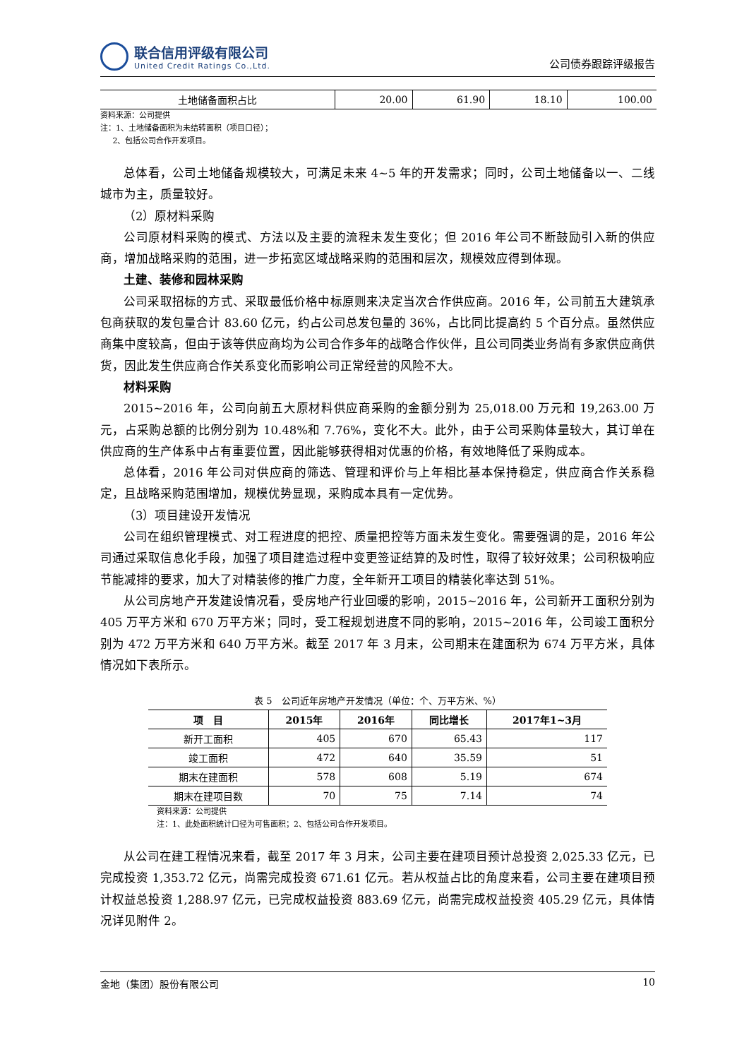联合信用评级有限公司
United Credit Ratings Co.,Ltd.
公司债券跟踪评级报告
| 土地储备面积占比 | 20.00 | 61.90 | 18.10 | 100.00 |
资料来源：公司提供
注：1、土地储备面积为未结转面积（项目口径）；
2、包括公司合作开发项目。
总体看，公司土地储备规模较大，可满足未来 4~5 年的开发需求；同时，公司土地储备以一、二线城市为主，质量较好。
（2）原材料采购
公司原材料采购的模式、方法以及主要的流程未发生变化；但 2016 年公司不断鼓励引入新的供应商，增加战略采购的范围，进一步拓宽区域战略采购的范围和层次，规模效应得到体现。
土建、装修和园林采购
公司采取招标的方式、采取最低价格中标原则来决定当次合作供应商。2016 年，公司前五大建筑承包商获取的发包量合计 83.60 亿元，约占公司总发包量的 36%，占比同比提高约 5 个百分点。虽然供应商集中度较高，但由于该等供应商均为公司合作多年的战略合作伙伴，且公司同类业务尚有多家供应商供货，因此发生供应商合作关系变化而影响公司正常经营的风险不大。
材料采购
2015~2016 年，公司向前五大原材料供应商采购的金额分别为 25,018.00 万元和 19,263.00 万元，占采购总额的比例分别为 10.48%和 7.76%，变化不大。此外，由于公司采购体量较大，其订单在供应商的生产体系中占有重要位置，因此能够获得相对优惠的价格，有效地降低了采购成本。
总体看，2016 年公司对供应商的筛选、管理和评价与上年相比基本保持稳定，供应商合作关系稳定，且战略采购范围增加，规模优势显现，采购成本具有一定优势。
（3）项目建设开发情况
公司在组织管理模式、对工程进度的把控、质量把控等方面未发生变化。需要强调的是，2016 年公司通过采取信息化手段，加强了项目建造过程中变更签证结算的及时性，取得了较好效果；公司积极响应节能减排的要求，加大了对精装修的推广力度，全年新开工项目的精装化率达到 51%。
从公司房地产开发建设情况看，受房地产行业回暖的影响，2015~2016 年，公司新开工面积分别为 405 万平方米和 670 万平方米；同时，受工程规划进度不同的影响，2015~2016 年，公司竣工面积分别为 472 万平方米和 640 万平方米。截至 2017 年 3 月末，公司期末在建面积为 674 万平方米，具体情况如下表所示。
表 5　公司近年房地产开发情况（单位：个、万平方米、%）
| 项 目 | 2015年 | 2016年 | 同比增长 | 2017年1~3月 |
| --- | --- | --- | --- | --- |
| 新开工面积 | 405 | 670 | 65.43 | 117 |
| 竣工面积 | 472 | 640 | 35.59 | 51 |
| 期末在建面积 | 578 | 608 | 5.19 | 674 |
| 期末在建项目数 | 70 | 75 | 7.14 | 74 |
资料来源：公司提供
注：1、此处面积统计口径为可售面积；2、包括公司合作开发项目。
从公司在建工程情况来看，截至 2017 年 3 月末，公司主要在建项目预计总投资 2,025.33 亿元，已完成投资 1,353.72 亿元，尚需完成投资 671.61 亿元。若从权益占比的角度来看，公司主要在建项目预计权益总投资 1,288.97 亿元，已完成权益投资 883.69 亿元，尚需完成权益投资 405.29 亿元，具体情况详见附件 2。
金地（集团）股份有限公司 10